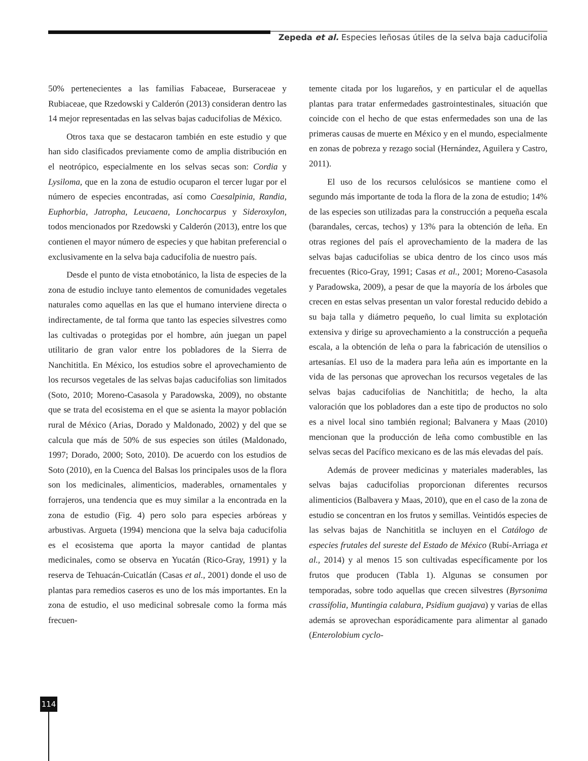Zepeda et al. Especies leñosas útiles de la selva baja caducifolia
50% pertenecientes a las familias Fabaceae, Burseraceae y Rubiaceae, que Rzedowski y Calderón (2013) consideran dentro las 14 mejor representadas en las selvas bajas caducifolias de México.
Otros taxa que se destacaron también en este estudio y que han sido clasificados previamente como de amplia distribución en el neotrópico, especialmente en los selvas secas son: Cordia y Lysiloma, que en la zona de estudio ocuparon el tercer lugar por el número de especies encontradas, así como Caesalpinia, Randia, Euphorbia, Jatropha, Leucaena, Lonchocarpus y Sideroxylon, todos mencionados por Rzedowski y Calderón (2013), entre los que contienen el mayor número de especies y que habitan preferencial o exclusivamente en la selva baja caducifolia de nuestro país.
Desde el punto de vista etnobotánico, la lista de especies de la zona de estudio incluye tanto elementos de comunidades vegetales naturales como aquellas en las que el humano interviene directa o indirectamente, de tal forma que tanto las especies silvestres como las cultivadas o protegidas por el hombre, aún juegan un papel utilitario de gran valor entre los pobladores de la Sierra de Nanchititla. En México, los estudios sobre el aprovechamiento de los recursos vegetales de las selvas bajas caducifolias son limitados (Soto, 2010; Moreno-Casasola y Paradowska, 2009), no obstante que se trata del ecosistema en el que se asienta la mayor población rural de México (Arias, Dorado y Maldonado, 2002) y del que se calcula que más de 50% de sus especies son útiles (Maldonado, 1997; Dorado, 2000; Soto, 2010). De acuerdo con los estudios de Soto (2010), en la Cuenca del Balsas los principales usos de la flora son los medicinales, alimenticios, maderables, ornamentales y forrajeros, una tendencia que es muy similar a la encontrada en la zona de estudio (Fig. 4) pero solo para especies arbóreas y arbustivas. Argueta (1994) menciona que la selva baja caducifolia es el ecosistema que aporta la mayor cantidad de plantas medicinales, como se observa en Yucatán (Rico-Gray, 1991) y la reserva de Tehuacán-Cuicatlán (Casas et al., 2001) donde el uso de plantas para remedios caseros es uno de los más importantes. En la zona de estudio, el uso medicinal sobresale como la forma más frecuen-
temente citada por los lugareños, y en particular el de aquellas plantas para tratar enfermedades gastrointestinales, situación que coincide con el hecho de que estas enfermedades son una de las primeras causas de muerte en México y en el mundo, especialmente en zonas de pobreza y rezago social (Hernández, Aguilera y Castro, 2011).
El uso de los recursos celulósicos se mantiene como el segundo más importante de toda la flora de la zona de estudio; 14% de las especies son utilizadas para la construcción a pequeña escala (barandales, cercas, techos) y 13% para la obtención de leña. En otras regiones del país el aprovechamiento de la madera de las selvas bajas caducifolias se ubica dentro de los cinco usos más frecuentes (Rico-Gray, 1991; Casas et al., 2001; Moreno-Casasola y Paradowska, 2009), a pesar de que la mayoría de los árboles que crecen en estas selvas presentan un valor forestal reducido debido a su baja talla y diámetro pequeño, lo cual limita su explotación extensiva y dirige su aprovechamiento a la construcción a pequeña escala, a la obtención de leña o para la fabricación de utensilios o artesanías. El uso de la madera para leña aún es importante en la vida de las personas que aprovechan los recursos vegetales de las selvas bajas caducifolias de Nanchititla; de hecho, la alta valoración que los pobladores dan a este tipo de productos no solo es a nivel local sino también regional; Balvanera y Maas (2010) mencionan que la producción de leña como combustible en las selvas secas del Pacífico mexicano es de las más elevadas del país.
Además de proveer medicinas y materiales maderables, las selvas bajas caducifolias proporcionan diferentes recursos alimenticios (Balbavera y Maas, 2010), que en el caso de la zona de estudio se concentran en los frutos y semillas. Veintidós especies de las selvas bajas de Nanchititla se incluyen en el Catálogo de especies frutales del sureste del Estado de México (Rubí-Arriaga et al., 2014) y al menos 15 son cultivadas específicamente por los frutos que producen (Tabla 1). Algunas se consumen por temporadas, sobre todo aquellas que crecen silvestres (Byrsonima crassifolia, Muntingia calabura, Psidium guajava) y varias de ellas además se aprovechan esporádicamente para alimentar al ganado (Enterolobium cyclo-
114